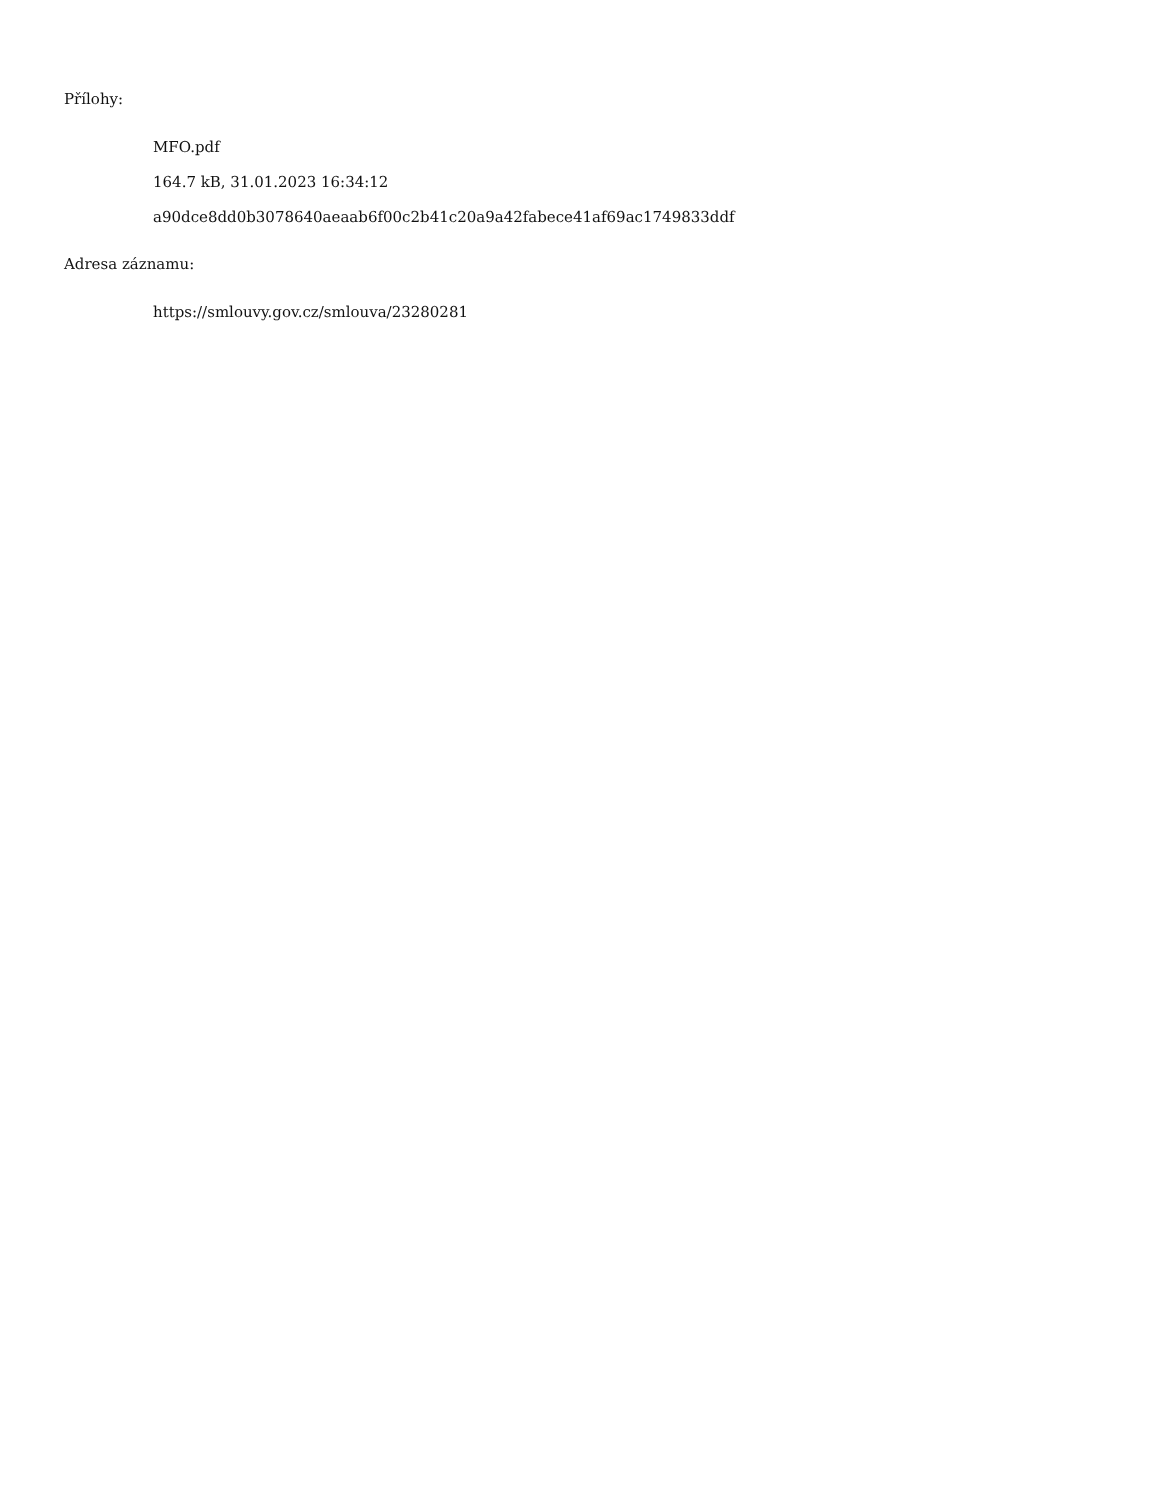Přílohy:
MFO.pdf
164.7 kB, 31.01.2023 16:34:12
a90dce8dd0b3078640aeaab6f00c2b41c20a9a42fabece41af69ac1749833ddf
Adresa záznamu:
https://smlouvy.gov.cz/smlouva/23280281